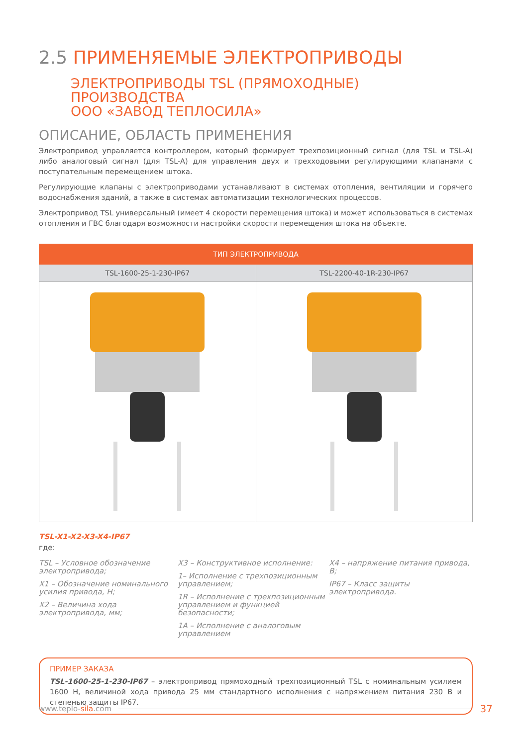2.5 ПРИМЕНЯЕМЫЕ ЭЛЕКТРОПРИВОДЫ
ЭЛЕКТРОПРИВОДЫ TSL (ПРЯМОХОДНЫЕ) ПРОИЗВОДСТВА
ООО «ЗАВОД ТЕПЛОСИЛА»
ОПИСАНИЕ, ОБЛАСТЬ ПРИМЕНЕНИЯ
Электропривод управляется контроллером, который формирует трехпозиционный сигнал (для TSL и TSL-A) либо аналоговый сигнал (для TSL-A) для управления двух и трехходовыми регулирующими клапанами с поступательным перемещением штока.
Регулирующие клапаны с электроприводами устанавливают в системах отопления, вентиляции и горячего водоснабжения зданий, а также в системах автоматизации технологических процессов.
Электропривод TSL универсальный (имеет 4 скорости перемещения штока) и может использоваться в системах отопления и ГВС благодаря возможности настройки скорости перемещения штока на объекте.
| ТИП ЭЛЕКТРОПРИВОДА | |
| --- | --- |
| TSL-1600-25-1-230-IP67 | TSL-2200-40-1R-230-IP67 |
TSL-X1-X2-X3-X4-IP67
где:
TSL – Условное обозначение электропривода;
X1 – Обозначение номинального усилия привода, Н;
X2 – Величина хода электропривода, мм;
X3 – Конструктивное исполнение:
1– Исполнение с трехпозиционным управлением;
1R – Исполнение с трехпозиционным управлением и функцией безопасности;
1A – Исполнение с аналоговым управлением
X4 – напряжение питания привода, В;
IP67 – Класс защиты электропривода.
ПРИМЕР ЗАКАЗА
TSL-1600-25-1-230-IP67 – электропривод прямоходный трехпозиционный TSL с номинальным усилием 1600 Н, величиной хода привода 25 мм стандартного исполнения с напряжением питания 230 В и степенью защиты IP67.
www.teplo-sila.com 37